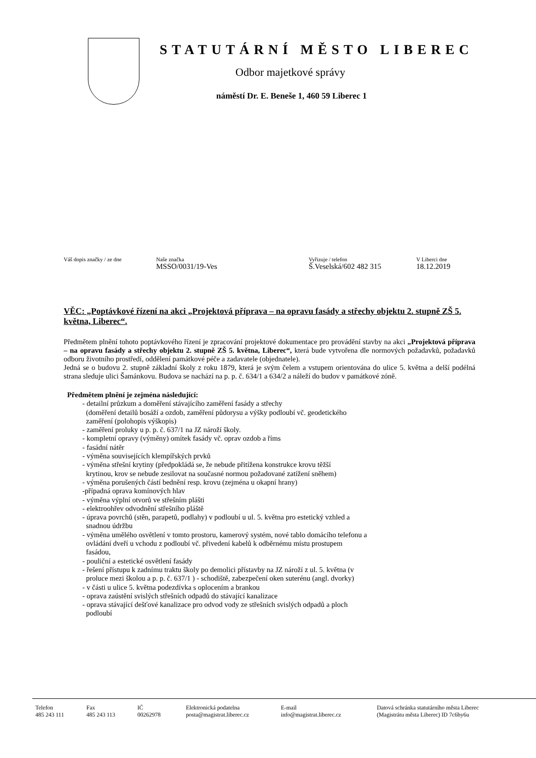STATUTÁRNÍ MĚSTO LIBEREC
Odbor majetkové správy
náměstí Dr. E. Beneše 1, 460 59 Liberec 1
Váš dopis značky / ze dne Naše značka
MSSO/0031/19-Ves
Vyřizuje / telefon
Š.Veselská/602 482 315
V Liberci dne
18.12.2019
VĚC: „Poptávkové řízení na akci „Projektová příprava – na opravu fasády a střechy objektu 2. stupně ZŠ 5. května, Liberec“.
Předmětem plnění tohoto poptávkového řízení je zpracování projektové dokumentace pro provádění stavby na akci „Projektová příprava – na opravu fasády a střechy objektu 2. stupně ZŠ 5. května, Liberec“, která bude vytvořena dle normových požadavků, požadavků odboru životního prostředí, oddělení památkové péče a zadavatele (objednatele).
Jedná se o budovu 2. stupně základní školy z roku 1879, která je svým čelem a vstupem orientována do ulice 5. května a delší podélná strana sleduje ulici Šamánkovu. Budova se nachází na p. p. č. 634/1 a 634/2 a náleží do budov v památkové zóně.
Předmětem plnění je zejména následující:
- detailní průzkum a doměření stávajícího zaměření fasády a střechy
(doměření detailů bosáží a ozdob, zaměření půdorysu a výšky podloubí vč. geodetického
zaměření (polohopis výškopis)
- zaměření proluky u p. p. č. 637/1 na JZ nároží školy.
- kompletní opravy (výměny) omítek fasády vč. oprav ozdob a říms
- fasádní nátěr
- výměna souvisejících klempířských prvků
- výměna střešní krytiny (předpokládá se, že nebude přitížena konstrukce krovu těžší
krytinou, krov se nebude zesilovat na současné normou požadované zatížení sněhem)
- výměna porušených částí bednění resp. krovu (zejména u okapní hrany)
-případná oprava komínových hlav
- výměna výplní otvorů ve střešním plášti
- elektroohřev odvodnění střešního pláště
- úprava povrchů (stěn, parapetů, podlahy) v podloubí u ul. 5. května pro estetický vzhled a
snadnou údržbu
- výměna umělého osvětlení v tomto prostoru, kamerový systém, nové tablo domácího telefonu a
ovládání dveří u vchodu z podloubí vč. přivedení kabelů k odběrnému místu prostupem
fasádou,
- pouliční a estetické osvětlení fasády
- řešení přístupu k zadnímu traktu školy po demolici přístavby na JZ nároží z ul. 5. května (v
proluce mezi školou a p. p. č. 637/1 ) - schodiště, zabezpečení oken suterénu (angl. dvorky)
- v části u ulice 5. května podezdívka s oplocením a brankou
- oprava zaústění svislých střešních odpadů do stávající kanalizace
- oprava stávající dešťové kanalizace pro odvod vody ze střešních svislých odpadů a ploch
podloubí
Telefon
485 243 111
Fax
485 243 113
IČ
00262978
Elektronická podatelna
posta@magistrat.liberec.cz
E-mail
info@magistrat.liberec.cz
Datová schránka statutárního města Liberec
(Magistrátu města Liberec) ID 7c6by6u